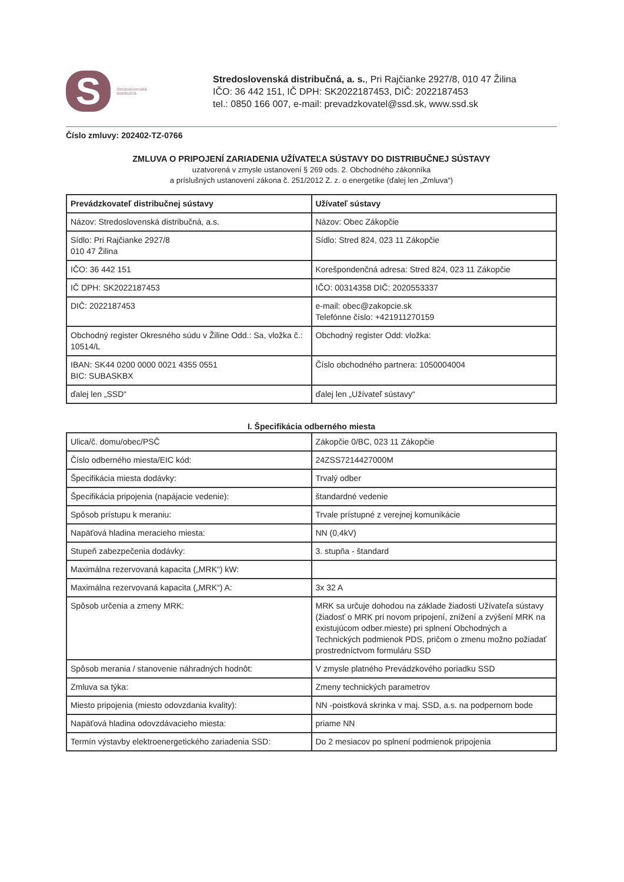S
Stredoslovenská
distribučná
Stredoslovenská distribučná, a. s., Pri Rajčianke 2927/8, 010 47 Žilina
IČO: 36 442 151, IČ DPH: SK2022187453, DIČ: 2022187453
tel.: 0850 166 007, e-mail: prevadzkovatel@ssd.sk, www.ssd.sk
Číslo zmluvy: 202402-TZ-0766
ZMLUVA O PRIPOJENÍ ZARIADENIA UŽÍVATEĽA SÚSTAVY DO DISTRIBUČNEJ SÚSTAVY
uzatvorená v zmysle ustanovení § 269 ods. 2. Obchodného zákonníka
a príslušných ustanovení zákona č. 251/2012 Z. z. o energetike (ďalej len „Zmluva“)
| Prevádzkovateľ distribučnej sústavy | Užívateľ sústavy |
| --- | --- |
| Názov: Stredoslovenská distribučná, a.s. | Názov: Obec Zákopčie |
| Sídlo: Pri Rajčianke 2927/8 010 47 Žilina | Sídlo: Stred 824, 023 11 Zákopčie |
| IČO: 36 442 151 | Korešpondenčná adresa: Stred 824, 023 11 Zákopčie |
| IČ DPH: SK2022187453 | IČO: 00314358 DIČ: 2020553337 |
| DIČ: 2022187453 | e-mail: obec@zakopcie.sk Telefónne číslo: +421911270159 |
| Obchodný register Okresného súdu v Žiline Odd.: Sa, vložka č.: 10514/L | Obchodný register Odd: vložka: |
| IBAN: SK44 0200 0000 0021 4355 0551 BIC: SUBASKBX | Číslo obchodného partnera: 1050004004 |
| ďalej len „SSD“ | ďalej len „Užívateľ sústavy“ |
I. Špecifikácia odberného miesta
| Ulica/č. domu/obec/PSČ | Zákopčie 0/BC, 023 11 Zákopčie |
| Číslo odberného miesta/EIC kód: | 24ZSS7214427000M |
| Špecifikácia miesta dodávky: | Trvalý odber |
| Špecifikácia pripojenia (napájacie vedenie): | štandardné vedenie |
| Spôsob prístupu k meraniu: | Trvale prístupné z verejnej komunikácie |
| Napäťová hladina meracieho miesta: | NN (0,4kV) |
| Stupeň zabezpečenia dodávky: | 3. stupňa - štandard |
| Maximálna rezervovaná kapacita („MRK“) kW: | |
| Maximálna rezervovaná kapacita („MRK“) A: | 3x 32 A |
| Spôsob určenia a zmeny MRK: | MRK sa určuje dohodou na základe žiadosti Užívateľa sústavy (žiadosť o MRK pri novom pripojení, znížení a zvýšení MRK na existujúcom odber.mieste) pri splnení Obchodných a Technických podmienok PDS, pričom o zmenu možno požiadať prostredníctvom formuláru SSD |
| Spôsob merania / stanovenie náhradných hodnôt: | V zmysle platného Prevádzkového poriadku SSD |
| Zmluva sa týka: | Zmeny technických parametrov |
| Miesto pripojenia (miesto odovzdania kvality): | NN -poistková skrinka v maj. SSD, a.s. na podpernom bode |
| Napäťová hladina odovzdávacieho miesta: | priame NN |
| Termín výstavby elektroenergetického zariadenia SSD: | Do 2 mesiacov po splnení podmienok pripojenia |